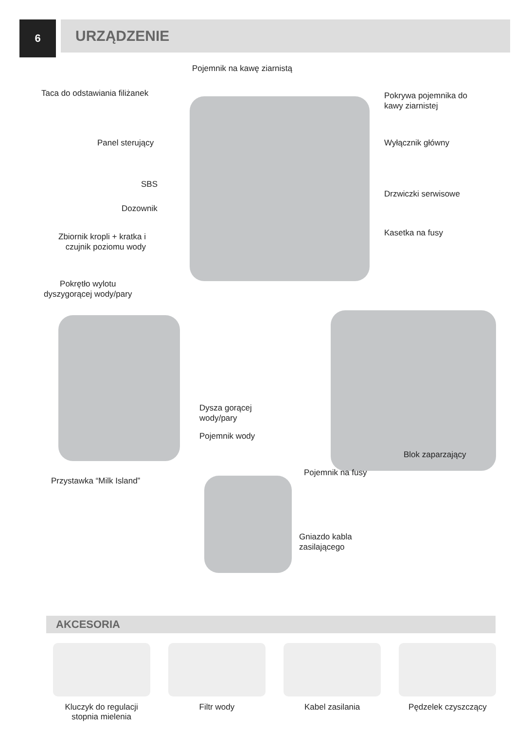6
URZĄDZENIE
Pojemnik na kawę ziarnistą
Taca do odstawiania filiżanek
Pokrywa pojemnika do
kawy ziarnistej
Panel sterujący Wyłącznik główny
SBS
Drzwiczki serwisowe
Dozownik
Kasetka na fusy
Zbiornik kropli + kratka i
czujnik poziomu wody
Pokrętło wylotu
dyszygorącej wody/pary
Dysza gorącej
wody/pary
Pojemnik wody
Blok zaparzający
Pojemnik na fusy
Przystawka “Milk Island”
Gniazdo kabla
zasilającego
AKCESORIA
Kluczyk do regulacji
stopnia mielenia
Filtr wody Kabel zasilania Pędzelek czyszczący